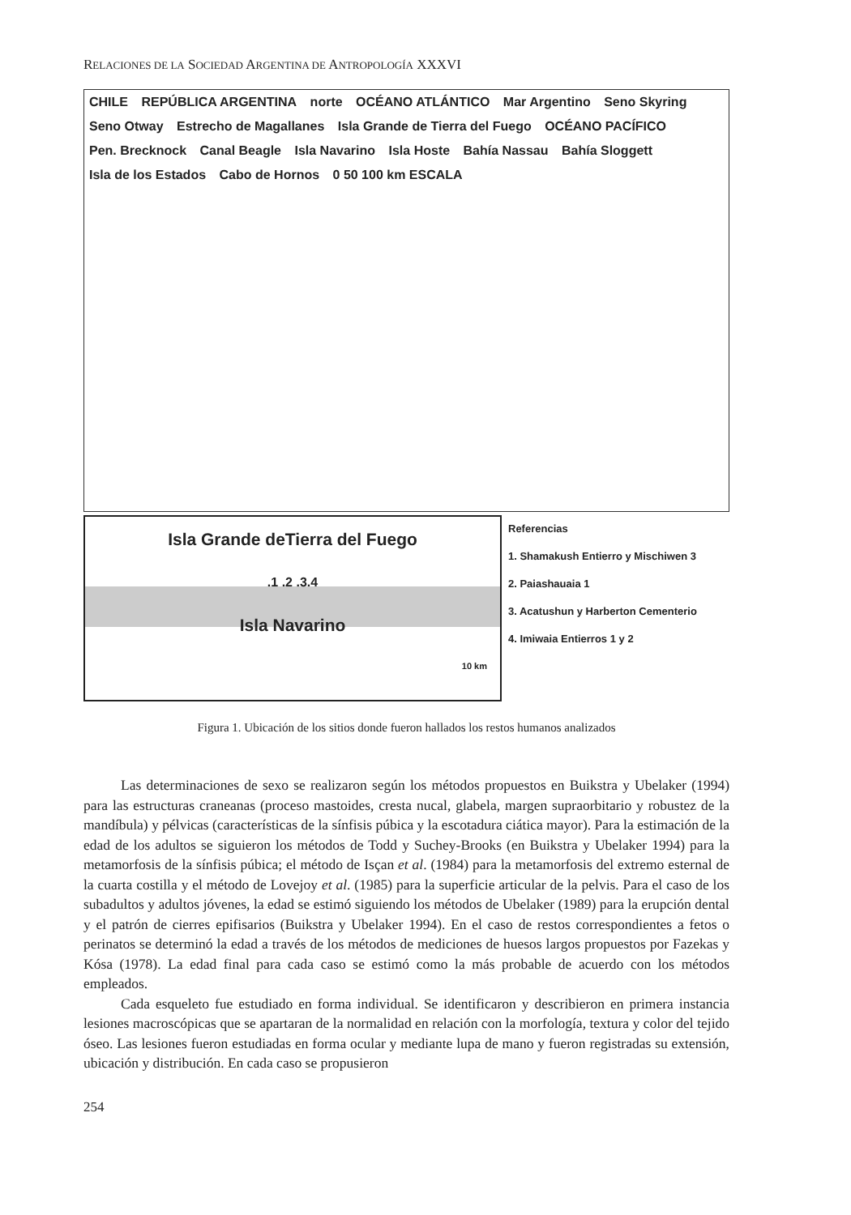RELACIONES DE LA SOCIEDAD ARGENTINA DE ANTROPOLOGÍA XXXVI
CHILE REPÚBLICA ARGENTINA norte OCÉANO ATLÁNTICO Mar Argentino Seno Skyring Seno Otway Estrecho de Magallanes Isla Grande de Tierra del Fuego OCÉANO PACÍFICO Pen. Brecknock Canal Beagle Isla Navarino Isla Hoste Bahía Nassau Bahía Sloggett Isla de los Estados Cabo de Hornos 0 50 100 km ESCALA
Isla Grande deTierra del Fuego
.1 .2 .3.4
Isla Navarino
10 km
Referencias
1. Shamakush Entierro y Mischiwen 3
2. Paiashauaia 1
3. Acatushun y Harberton Cementerio
4. Imiwaia Entierros 1 y 2
Figura 1. Ubicación de los sitios donde fueron hallados los restos humanos analizados
Las determinaciones de sexo se realizaron según los métodos propuestos en Buikstra y Ubelaker (1994) para las estructuras craneanas (proceso mastoides, cresta nucal, glabela, margen supraorbitario y robustez de la mandíbula) y pélvicas (características de la sínfisis púbica y la escotadura ciática mayor). Para la estimación de la edad de los adultos se siguieron los métodos de Todd y Suchey-Brooks (en Buikstra y Ubelaker 1994) para la metamorfosis de la sínfisis púbica; el método de Isçan et al. (1984) para la metamorfosis del extremo esternal de la cuarta costilla y el método de Lovejoy et al. (1985) para la superficie articular de la pelvis. Para el caso de los subadultos y adultos jóvenes, la edad se estimó siguiendo los métodos de Ubelaker (1989) para la erupción dental y el patrón de cierres epifisarios (Buikstra y Ubelaker 1994). En el caso de restos correspondientes a fetos o perinatos se determinó la edad a través de los métodos de mediciones de huesos largos propuestos por Fazekas y Kósa (1978). La edad final para cada caso se estimó como la más probable de acuerdo con los métodos empleados.
Cada esqueleto fue estudiado en forma individual. Se identificaron y describieron en primera instancia lesiones macroscópicas que se apartaran de la normalidad en relación con la morfología, textura y color del tejido óseo. Las lesiones fueron estudiadas en forma ocular y mediante lupa de mano y fueron registradas su extensión, ubicación y distribución. En cada caso se propusieron
254